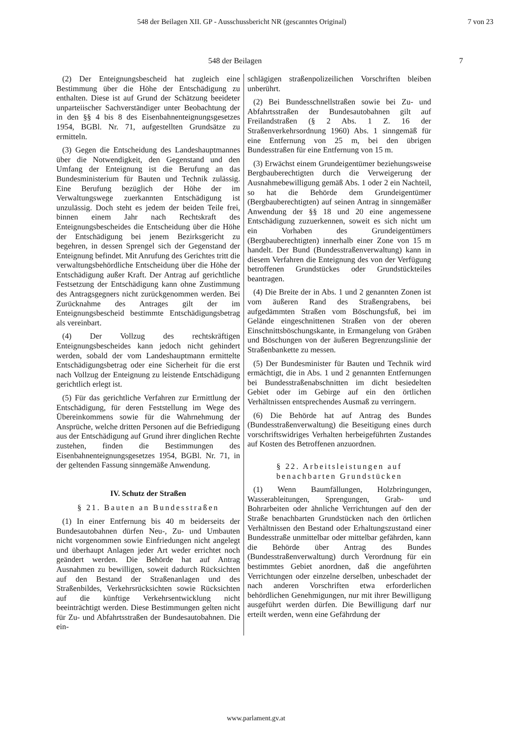548 der Beilagen XII. GP - Ausschussbericht NR (gescanntes Original) 7 von 23
548 der Beilagen 7
(2) Der Enteignungsbescheid hat zugleich eine Bestimmung über die Höhe der Entschädigung zu enthalten. Diese ist auf Grund der Schätzung beeideter unparteiischer Sachverständiger unter Beobachtung der in den §§ 4 bis 8 des Eisenbahnenteignungsgesetzes 1954, BGBl. Nr. 71, aufgestellten Grundsätze zu ermitteln.
(3) Gegen die Entscheidung des Landeshauptmannes über die Notwendigkeit, den Gegenstand und den Umfang der Enteignung ist die Berufung an das Bundesministerium für Bauten und Technik zulässig. Eine Berufung bezüglich der Höhe der im Verwaltungswege zuerkannten Entschädigung ist unzulässig. Doch steht es jedem der beiden Teile frei, binnen einem Jahr nach Rechtskraft des Enteignungsbescheides die Entscheidung über die Höhe der Entschädigung bei jenem Bezirksgericht zu begehren, in dessen Sprengel sich der Gegenstand der Enteignung befindet. Mit Anrufung des Gerichtes tritt die verwaltungsbehördliche Entscheidung über die Höhe der Entschädigung außer Kraft. Der Antrag auf gerichtliche Festsetzung der Entschädigung kann ohne Zustimmung des Antragsgegners nicht zurückgenommen werden. Bei Zurücknahme des Antrages gilt der im Enteignungsbescheid bestimmte Entschädigungsbetrag als vereinbart.
(4) Der Vollzug des rechtskräftigen Enteignungsbescheides kann jedoch nicht gehindert werden, sobald der vom Landeshauptmann ermittelte Entschädigungsbetrag oder eine Sicherheit für die erst nach Vollzug der Enteignung zu leistende Entschädigung gerichtlich erlegt ist.
(5) Für das gerichtliche Verfahren zur Ermittlung der Entschädigung, für deren Feststellung im Wege des Übereinkommens sowie für die Wahrnehmung der Ansprüche, welche dritten Personen auf die Befriedigung aus der Entschädigung auf Grund ihrer dinglichen Rechte zustehen, finden die Bestimmungen des Eisenbahnenteignungsgesetzes 1954, BGBl. Nr. 71, in der geltenden Fassung sinngemäße Anwendung.
IV. Schutz der Straßen
§ 21. Bauten an Bundesstraßen
(1) In einer Entfernung bis 40 m beiderseits der Bundesautobahnen dürfen Neu-, Zu- und Umbauten nicht vorgenommen sowie Einfriedungen nicht angelegt und überhaupt Anlagen jeder Art weder errichtet noch geändert werden. Die Behörde hat auf Antrag Ausnahmen zu bewilligen, soweit dadurch Rücksichten auf den Bestand der Straßenanlagen und des Straßenbildes, Verkehrsrücksichten sowie Rücksichten auf die künftige Verkehrsentwicklung nicht beeinträchtigt werden. Diese Bestimmungen gelten nicht für Zu- und Abfahrtsstraßen der Bundesautobahnen. Die ein-
schlägigen straßenpolizeilichen Vorschriften bleiben unberührt.
(2) Bei Bundesschnellstraßen sowie bei Zu- und Abfahrtsstraßen der Bundesautobahnen gilt auf Freilandstraßen (§ 2 Abs. 1 Z. 16 der Straßenverkehrsordnung 1960) Abs. 1 sinngemäß für eine Entfernung von 25 m, bei den übrigen Bundesstraßen für eine Entfernung von 15 m.
(3) Erwächst einem Grundeigentümer beziehungsweise Bergbauberechtigten durch die Verweigerung der Ausnahmebewilligung gemäß Abs. 1 oder 2 ein Nachteil, so hat die Behörde dem Grundeigentümer (Bergbauberechtigten) auf seinen Antrag in sinngemäßer Anwendung der §§ 18 und 20 eine angemessene Entschädigung zuzuerkennen, soweit es sich nicht um ein Vorhaben des Grundeigentümers (Bergbauberechtigten) innerhalb einer Zone von 15 m handelt. Der Bund (Bundesstraßenverwaltung) kann in diesem Verfahren die Enteignung des von der Verfügung betroffenen Grundstückes oder Grundstückteiles beantragen.
(4) Die Breite der in Abs. 1 und 2 genannten Zonen ist vom äußeren Rand des Straßengrabens, bei aufgedämmten Straßen vom Böschungsfuß, bei im Gelände eingeschnittenen Straßen von der oberen Einschnittsböschungskante, in Ermangelung von Gräben und Böschungen von der äußeren Begrenzungslinie der Straßenbankette zu messen.
(5) Der Bundesminister für Bauten und Technik wird ermächtigt, die in Abs. 1 und 2 genannten Entfernungen bei Bundesstraßenabschnitten im dicht besiedelten Gebiet oder im Gebirge auf ein den örtlichen Verhältnissen entsprechendes Ausmaß zu verringern.
(6) Die Behörde hat auf Antrag des Bundes (Bundesstraßenverwaltung) die Beseitigung eines durch vorschriftswidriges Verhalten herbeigeführten Zustandes auf Kosten des Betroffenen anzuordnen.
§ 22. Arbeitsleistungen auf benachbarten Grundstücken
(1) Wenn Baumfällungen, Holzbringungen, Wasserableitungen, Sprengungen, Grab- und Bohrarbeiten oder ähnliche Verrichtungen auf den der Straße benachbarten Grundstücken nach den örtlichen Verhältnissen den Bestand oder Erhaltungszustand einer Bundesstraße unmittelbar oder mittelbar gefährden, kann die Behörde über Antrag des Bundes (Bundesstraßenverwaltung) durch Verordnung für ein bestimmtes Gebiet anordnen, daß die angeführten Verrichtungen oder einzelne derselben, unbeschadet der nach anderen Vorschriften etwa erforderlichen behördlichen Genehmigungen, nur mit ihrer Bewilligung ausgeführt werden dürfen. Die Bewilligung darf nur erteilt werden, wenn eine Gefährdung der
www.parlament.gv.at